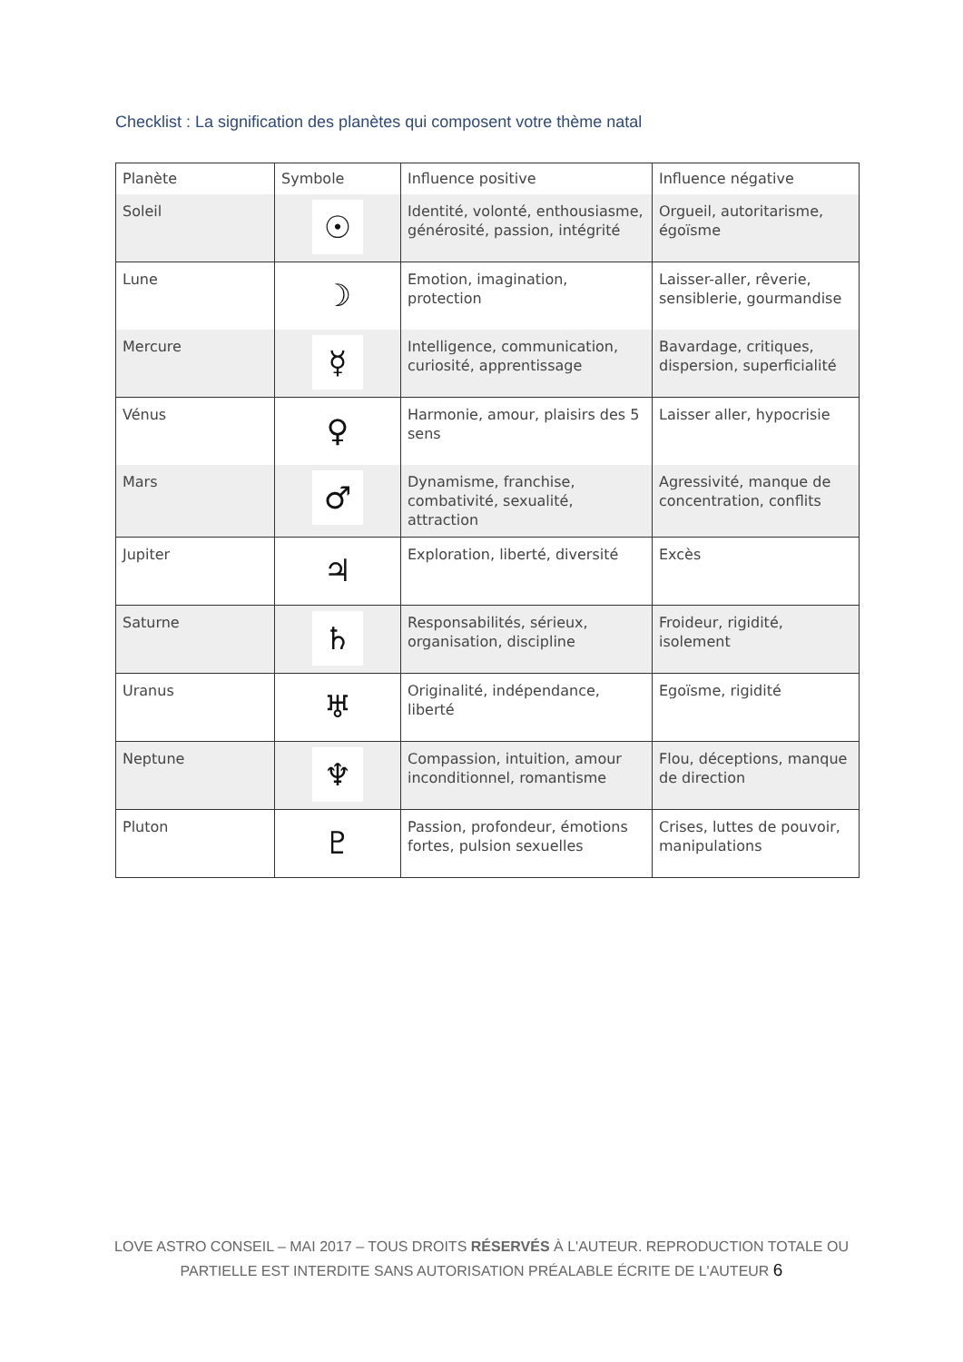Checklist : La signification des planètes qui composent votre thème natal
| Planète | Symbole | Influence positive | Influence négative |
| Soleil | ☉ | Identité, volonté, enthousiasme, générosité, passion, intégrité | Orgueil, autoritarisme, égoïsme |
| Lune | ☽ | Emotion, imagination, protection | Laisser-aller, rêverie, sensiblerie, gourmandise |
| Mercure | ☿ | Intelligence, communication, curiosité, apprentissage | Bavardage, critiques, dispersion, superficialité |
| Vénus | ♀ | Harmonie, amour, plaisirs des 5 sens | Laisser aller, hypocrisie |
| Mars | ♂ | Dynamisme, franchise, combativité, sexualité, attraction | Agressivité, manque de concentration, conflits |
| Jupiter | ♃ | Exploration, liberté, diversité | Excès |
| Saturne | ♄ | Responsabilités, sérieux, organisation, discipline | Froideur, rigidité, isolement |
| Uranus | ♅ | Originalité, indépendance, liberté | Egoïsme, rigidité |
| Neptune | ♆ | Compassion, intuition, amour inconditionnel, romantisme | Flou, déceptions, manque de direction |
| Pluton | ♇ | Passion, profondeur, émotions fortes, pulsion sexuelles | Crises, luttes de pouvoir, manipulations |
LOVE ASTRO CONSEIL – MAI 2017 – TOUS DROITS RÉSERVÉS À L'AUTEUR. REPRODUCTION TOTALE OU
PARTIELLE EST INTERDITE SANS AUTORISATION PRÉALABLE ÉCRITE DE L'AUTEUR 6